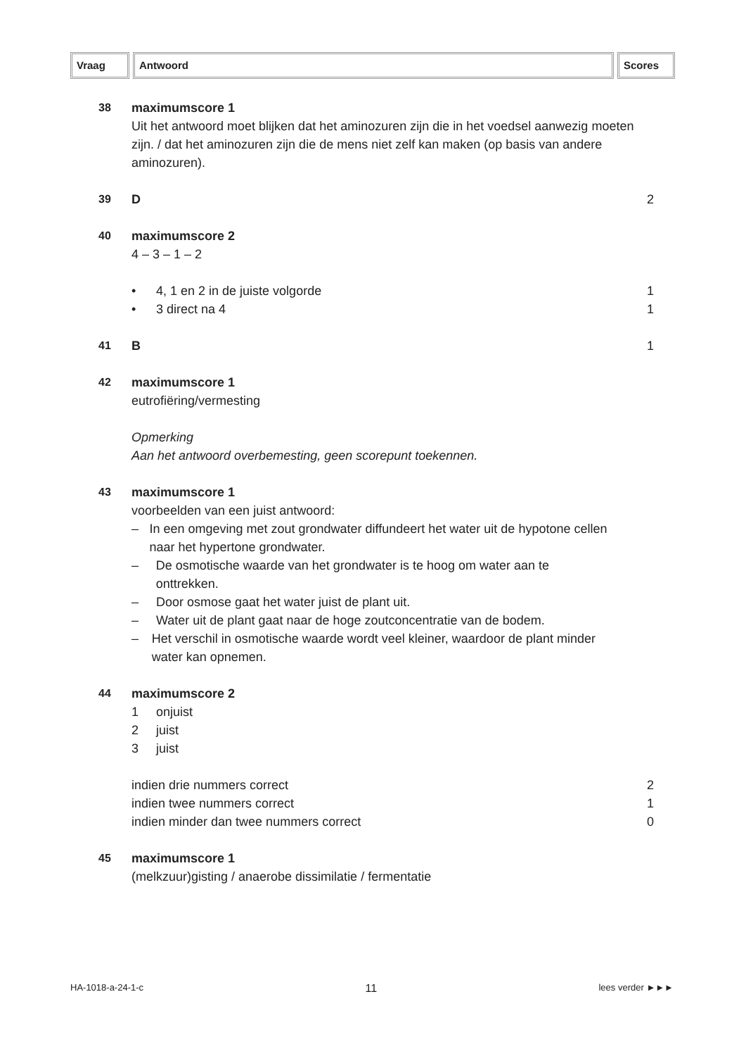Vraag Antwoord Scores
38 maximumscore 1
Uit het antwoord moet blijken dat het aminozuren zijn die in het voedsel aanwezig moeten zijn. / dat het aminozuren zijn die de mens niet zelf kan maken (op basis van andere aminozuren).
39 D 2
40 maximumscore 2
4 – 3 – 1 – 2
• 4, 1 en 2 in de juiste volgorde
1
• 3 direct na 4 1
41 B 1
42 maximumscore 1
eutrofiëring/vermesting
Opmerking
Aan het antwoord overbemesting, geen scorepunt toekennen.
43 maximumscore 1
voorbeelden van een juist antwoord:
– In een omgeving met zout grondwater diffundeert het water uit de hypotone cellen naar het hypertone grondwater.
– De osmotische waarde van het grondwater is te hoog om water aan te onttrekken.
– Door osmose gaat het water juist de plant uit.
– Water uit de plant gaat naar de hoge zoutconcentratie van de bodem.
– Het verschil in osmotische waarde wordt veel kleiner, waardoor de plant minder water kan opnemen.
44 maximumscore 2
1 onjuist
2 juist
3 juist
indien drie nummers correct 2
indien twee nummers correct 1
indien minder dan twee nummers correct 0
45 maximumscore 1
(melkzuur)gisting / anaerobe dissimilatie / fermentatie
HA-1018-a-24-1-c 11 lees verder ►►►